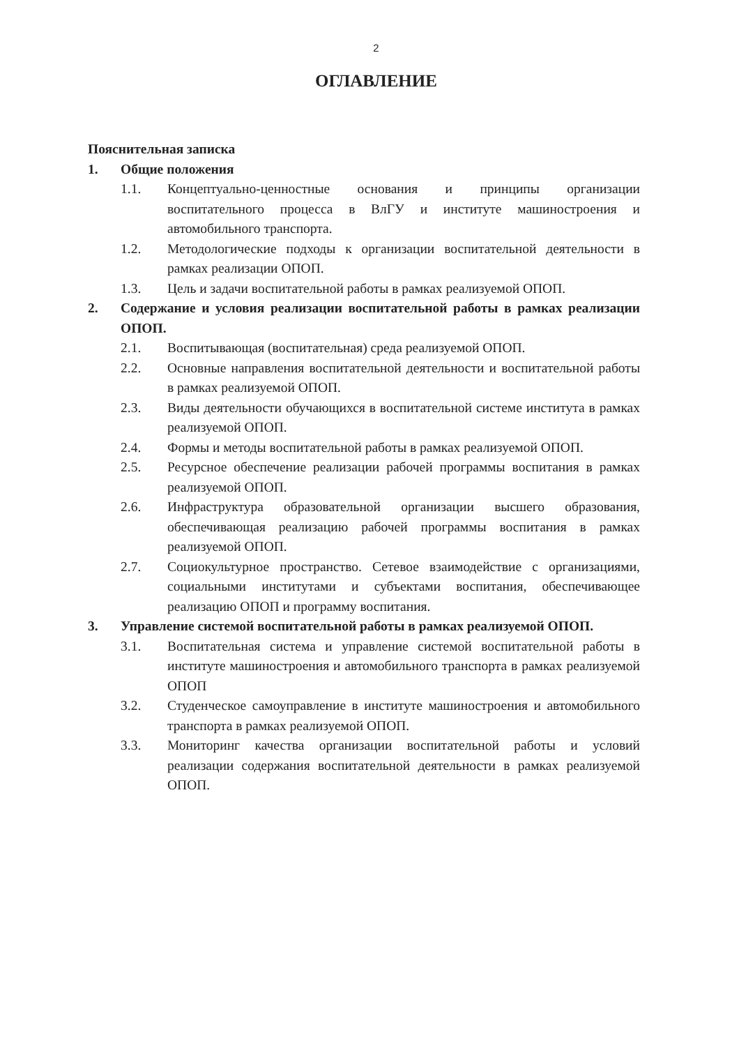2
ОГЛАВЛЕНИЕ
Пояснительная записка
1. Общие положения
1.1. Концептуально-ценностные основания и принципы организации воспитательного процесса в ВлГУ и институте машиностроения и автомобильного транспорта.
1.2. Методологические подходы к организации воспитательной деятельности в рамках реализации ОПОП.
1.3. Цель и задачи воспитательной работы в рамках реализуемой ОПОП.
2. Содержание и условия реализации воспитательной работы в рамках реализации ОПОП.
2.1. Воспитывающая (воспитательная) среда реализуемой ОПОП.
2.2. Основные направления воспитательной деятельности и воспитательной работы в рамках реализуемой ОПОП.
2.3. Виды деятельности обучающихся в воспитательной системе института в рамках реализуемой ОПОП.
2.4. Формы и методы воспитательной работы в рамках реализуемой ОПОП.
2.5. Ресурсное обеспечение реализации рабочей программы воспитания в рамках реализуемой ОПОП.
2.6. Инфраструктура образовательной организации высшего образования, обеспечивающая реализацию рабочей программы воспитания в рамках реализуемой ОПОП.
2.7. Социокультурное пространство. Сетевое взаимодействие с организациями, социальными институтами и субъектами воспитания, обеспечивающее реализацию ОПОП и программу воспитания.
3. Управление системой воспитательной работы в рамках реализуемой ОПОП.
3.1. Воспитательная система и управление системой воспитательной работы в институте машиностроения и автомобильного транспорта в рамках реализуемой ОПОП
3.2. Студенческое самоуправление в институте машиностроения и автомобильного транспорта в рамках реализуемой ОПОП.
3.3. Мониторинг качества организации воспитательной работы и условий реализации содержания воспитательной деятельности в рамках реализуемой ОПОП.